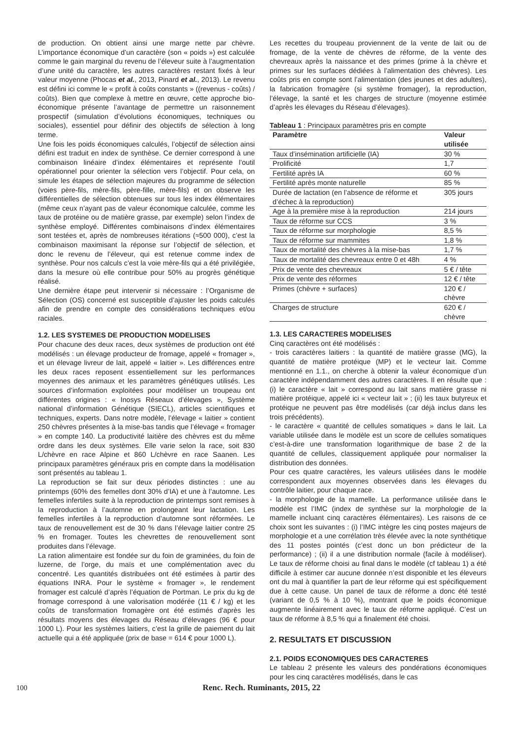de production. On obtient ainsi une marge nette par chèvre. L’importance économique d’un caractère (son « poids ») est calculée comme le gain marginal du revenu de l’éleveur suite à l’augmentation d’une unité du caractère, les autres caractères restant fixés à leur valeur moyenne (Phocas et al., 2013, Pinard et al., 2013). Le revenu est défini ici comme le « profit à coûts constants » ((revenus - coûts) / coûts). Bien que complexe à mettre en œuvre, cette approche bio-économique présente l’avantage de permettre un raisonnement prospectif (simulation d’évolutions économiques, techniques ou sociales), essentiel pour définir des objectifs de sélection à long terme.
Une fois les poids économiques calculés, l’objectif de sélection ainsi défini est traduit en index de synthèse. Ce dernier correspond à une combinaison linéaire d’index élémentaires et représente l’outil opérationnel pour orienter la sélection vers l’objectif. Pour cela, on simule les étapes de sélection majeures du programme de sélection (voies père-fils, mère-fils, père-fille, mère-fils) et on observe les différentielles de sélection obtenues sur tous les index élémentaires (même ceux n’ayant pas de valeur économique calculée, comme les taux de protéine ou de matière grasse, par exemple) selon l’index de synthèse employé. Différentes combinaisons d’index élémentaires sont testées et, après de nombreuses itérations (≈500 000), c’est la combinaison maximisant la réponse sur l’objectif de sélection, et donc le revenu de l’éleveur, qui est retenue comme index de synthèse. Pour nos calculs c’est la voie mère-fils qui a été privilégiée, dans la mesure où elle contribue pour 50% au progrès génétique réalisé.
Une dernière étape peut intervenir si nécessaire : l’Organisme de Sélection (OS) concerné est susceptible d’ajuster les poids calculés afin de prendre en compte des considérations techniques et/ou raciales.
1.2. LES SYSTEMES DE PRODUCTION MODELISES
Pour chacune des deux races, deux systèmes de production ont été modélisés : un élevage producteur de fromage, appelé « fromager », et un élevage livreur de lait, appelé « laitier ». Les différences entre les deux races reposent essentiellement sur les performances moyennes des animaux et les paramètres génétiques utilisés. Les sources d’information exploitées pour modéliser un troupeau ont différentes origines : « Inosys Réseaux d’élevages », Système national d’information Génétique (SIECL), articles scientifiques et techniques, experts. Dans notre modèle, l’élevage « laitier » contient 250 chèvres présentes à la mise-bas tandis que l’élevage « fromager » en compte 140. La productivité laitière des chèvres est du même ordre dans les deux systèmes. Elle varie selon la race, soit 830 L/chèvre en race Alpine et 860 L/chèvre en race Saanen. Les principaux paramètres généraux pris en compte dans la modélisation sont présentés au tableau 1.
La reproduction se fait sur deux périodes distinctes : une au printemps (60% des femelles dont 30% d’IA) et une à l’automne. Les femelles infertiles suite à la reproduction de printemps sont remises à la reproduction à l’automne en prolongeant leur lactation. Les femelles infertiles à la reproduction d’automne sont réformées. Le taux de renouvellement est de 30 % dans l’élevage laitier contre 25 % en fromager. Toutes les chevrettes de renouvellement sont produites dans l’élevage.
La ration alimentaire est fondée sur du foin de graminées, du foin de luzerne, de l’orge, du maïs et une complémentation avec du concentré. Les quantités distribuées ont été estimées à partir des équations INRA. Pour le système « fromager », le rendement fromager est calculé d’après l’équation de Portman. Le prix du kg de fromage correspond à une valorisation modérée (11 € / kg) et les coûts de transformation fromagère ont été estimés d’après les résultats moyens des élevages du Réseau d’élevages (96 € pour 1000 L). Pour les systèmes laitiers, c’est la grille de paiement du lait actuelle qui a été appliquée (prix de base = 614 € pour 1000 L).
Les recettes du troupeau proviennent de la vente de lait ou de fromage, de la vente de chèvres de réforme, de la vente des chevreaux après la naissance et des primes (prime à la chèvre et primes sur les surfaces dédiées à l’alimentation des chèvres). Les coûts pris en compte sont l’alimentation (des jeunes et des adultes), la fabrication fromagère (si système fromager), la reproduction, l’élevage, la santé et les charges de structure (moyenne estimée d’après les élevages du Réseau d’élevages).
Tableau 1 : Principaux paramètres pris en compte
| Paramètre | Valeur utilisée |
| --- | --- |
| Taux d’insémination artificielle (IA) | 30 % |
| Prolificité | 1,7 |
| Fertilité après IA | 60 % |
| Fertilité après monte naturelle | 85 % |
| Durée de lactation (en l’absence de réforme et d’échec à la reproduction) | 305 jours |
| Age à la première mise à la reproduction | 214 jours |
| Taux de réforme sur CCS | 3 % |
| Taux de réforme sur morphologie | 8,5 % |
| Taux de réforme sur mammites | 1,8 % |
| Taux de mortalité des chèvres à la mise-bas | 1,7 % |
| Taux de mortalité des chevreaux entre 0 et 48h | 4 % |
| Prix de vente des chevreaux | 5 € / tête |
| Prix de vente des réformes | 12 € / tête |
| Primes (chèvre + surfaces) | 120 € / chèvre |
| Charges de structure | 620 € / chèvre |
1.3. LES CARACTERES MODELISES
Cinq caractères ont été modélisés :
- trois caractères laitiers : la quantité de matière grasse (MG), la quantité de matière protéique (MP) et le vecteur lait. Comme mentionné en 1.1., on cherche à obtenir la valeur économique d’un caractère indépendamment des autres caractères. Il en résulte que : (i) le caractère « lait » correspond au lait sans matière grasse ni matière protéique, appelé ici « vecteur lait » ; (ii) les taux butyreux et protéique ne peuvent pas être modélisés (car déjà inclus dans les trois précédents).
- le caractère « quantité de cellules somatiques » dans le lait. La variable utilisée dans le modèle est un score de cellules somatiques c’est-à-dire une transformation logarithmique de base 2 de la quantité de cellules, classiquement appliquée pour normaliser la distribution des données.
Pour ces quatre caractères, les valeurs utilisées dans le modèle correspondent aux moyennes observées dans les élevages du contrôle laitier, pour chaque race.
- la morphologie de la mamelle. La performance utilisée dans le modèle est l’IMC (index de synthèse sur la morphologie de la mamelle incluant cinq caractères élémentaires). Les raisons de ce choix sont les suivantes : (i) l’IMC intègre les cinq postes majeurs de morphologie et a une corrélation très élevée avec la note synthétique des 11 postes pointés (c’est donc un bon prédicteur de la performance) ; (ii) il a une distribution normale (facile à modéliser). Le taux de réforme choisi au final dans le modèle (cf tableau 1) a été difficile à estimer car aucune donnée n’est disponible et les éleveurs ont du mal à quantifier la part de leur réforme qui est spécifiquement due à cette cause. Un panel de taux de réforme a donc été testé (variant de 0,5 % à 10 %), montrant que le poids économique augmente linéairement avec le taux de réforme appliqué. C’est un taux de réforme à 8,5 % qui a finalement été choisi.
2. RESULTATS ET DISCUSSION
2.1. POIDS ECONOMIQUES DES CARACTERES
Le tableau 2 présente les valeurs des pondérations économiques pour les cinq caractères modélisés, dans le cas
100 Renc. Rech. Ruminants, 2015, 22